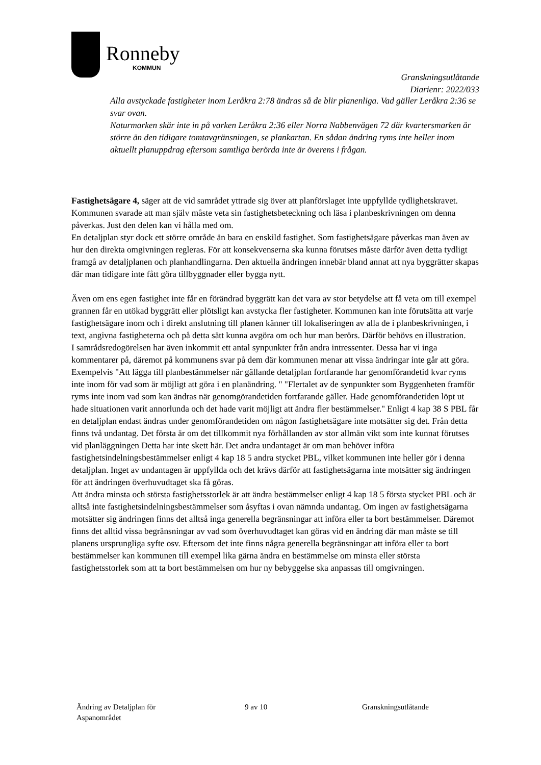Ronneby
KOMMUN
Granskningsutlåtande
Diarienr: 2022/033
Alla avstyckade fastigheter inom Leråkra 2:78 ändras så de blir planenliga. Vad gäller Leråkra 2:36 se svar ovan.
Naturmarken skär inte in på varken Leråkra 2:36 eller Norra Nabbenvägen 72 där kvartersmarken är större än den tidigare tomtavgränsningen, se plankartan. En sådan ändring ryms inte heller inom aktuellt planuppdrag eftersom samtliga berörda inte är överens i frågan.
Fastighetsägare 4, säger att de vid samrådet yttrade sig över att planförslaget inte uppfyllde tydlighetskravet. Kommunen svarade att man själv måste veta sin fastighetsbeteckning och läsa i planbeskrivningen om denna påverkas. Just den delen kan vi hålla med om.
En detaljplan styr dock ett större område än bara en enskild fastighet. Som fastighetsägare påverkas man även av hur den direkta omgivningen regleras. För att konsekvenserna ska kunna förutses måste därför även detta tydligt framgå av detaljplanen och planhandlingarna. Den aktuella ändringen innebär bland annat att nya byggrätter skapas där man tidigare inte fått göra tillbyggnader eller bygga nytt.
Även om ens egen fastighet inte får en förändrad byggrätt kan det vara av stor betydelse att få veta om till exempel grannen får en utökad byggrätt eller plötsligt kan avstycka fler fastigheter. Kommunen kan inte förutsätta att varje fastighetsägare inom och i direkt anslutning till planen känner till lokaliseringen av alla de i planbeskrivningen, i text, angivna fastigheterna och på detta sätt kunna avgöra om och hur man berörs. Därför behövs en illustration.
I samrådsredogörelsen har även inkommit ett antal synpunkter från andra intressenter. Dessa har vi inga kommentarer på, däremot på kommunens svar på dem där kommunen menar att vissa ändringar inte går att göra. Exempelvis "Att lägga till planbestämmelser när gällande detaljplan fortfarande har genomförandetid kvar ryms inte inom för vad som är möjligt att göra i en planändring. " "Flertalet av de synpunkter som Byggenheten framför ryms inte inom vad som kan ändras när genomgörandetiden fortfarande gäller. Hade genomförandetiden löpt ut hade situationen varit annorlunda och det hade varit möjligt att ändra fler bestämmelser." Enligt 4 kap 38 S PBL får en detaljplan endast ändras under genomförandetiden om någon fastighetsägare inte motsätter sig det. Från detta finns två undantag. Det första är om det tillkommit nya förhållanden av stor allmän vikt som inte kunnat förutses vid planläggningen Detta har inte skett här. Det andra undantaget är om man behöver införa fastighetsindelningsbestämmelser enligt 4 kap 18 5 andra stycket PBL, vilket kommunen inte heller gör i denna detaljplan. Inget av undantagen är uppfyllda och det krävs därför att fastighetsägarna inte motsätter sig ändringen för att ändringen överhuvudtaget ska få göras.
Att ändra minsta och största fastighetsstorlek är att ändra bestämmelser enligt 4 kap 18 5 första stycket PBL och är alltså inte fastighetsindelningsbestämmelser som åsyftas i ovan nämnda undantag. Om ingen av fastighetsägarna motsätter sig ändringen finns det alltså inga generella begränsningar att införa eller ta bort bestämmelser. Däremot finns det alltid vissa begränsningar av vad som överhuvudtaget kan göras vid en ändring där man måste se till planens ursprungliga syfte osv. Eftersom det inte finns några generella begränsningar att införa eller ta bort bestämmelser kan kommunen till exempel lika gärna ändra en bestämmelse om minsta eller största fastighetsstorlek som att ta bort bestämmelsen om hur ny bebyggelse ska anpassas till omgivningen.
Ändring av Detaljplan för
Aspanområdet
9 av 10 Granskningsutlåtande